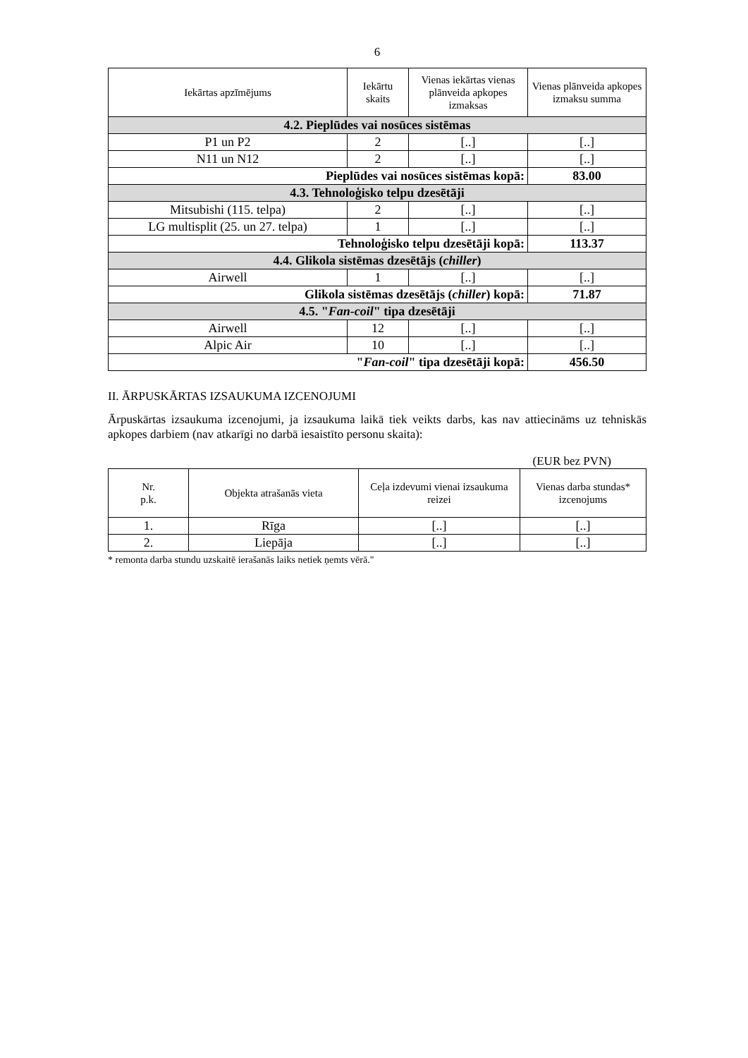6
| Iekārtas apzīmējums | Iekārtu skaits | Vienas iekārtas vienas plānveida apkopes izmaksas | Vienas plānveida apkopes izmaksu summa |
| --- | --- | --- | --- |
| 4.2. Pieplūdes vai nosūces sistēmas | | | |
| P1 un P2 | 2 | [..] | [..] |
| N11 un N12 | 2 | [..] | [..] |
| Pieplūdes vai nosūces sistēmas kopā: | | | 83.00 |
| 4.3. Tehnoloģisko telpu dzesētāji | | | |
| Mitsubishi (115. telpa) | 2 | [..] | [..] |
| LG multisplit (25. un 27. telpa) | 1 | [..] | [..] |
| Tehnoloģisko telpu dzesētāji kopā: | | | 113.37 |
| 4.4. Glikola sistēmas dzesētājs ( chiller ) | | | |
| Airwell | 1 | [..] | [..] |
| Glikola sistēmas dzesētājs ( chiller ) kopā: | | | 71.87 |
| 4.5. " Fan-coil " tipa dzesētāji | | | |
| Airwell | 12 | [..] | [..] |
| Alpic Air | 10 | [..] | [..] |
| " Fan-coil " tipa dzesētāji kopā: | | | 456.50 |
II. ĀRPUSKĀRTAS IZSAUKUMA IZCENOJUMI
Ārpuskārtas izsaukuma izcenojumi, ja izsaukuma laikā tiek veikts darbs, kas nav attiecināms uz tehniskās apkopes darbiem (nav atkarīgi no darbā iesaistīto personu skaita):
(EUR bez PVN)
| Nr. p.k. | Objekta atrašanās vieta | Ceļa izdevumi vienai izsaukuma reizei | Vienas darba stundas* izcenojums |
| --- | --- | --- | --- |
| 1. | Rīga | [..] | [..] |
| 2. | Liepāja | [..] | [..] |
* remonta darba stundu uzskaitē ierašanās laiks netiek ņemts vērā."